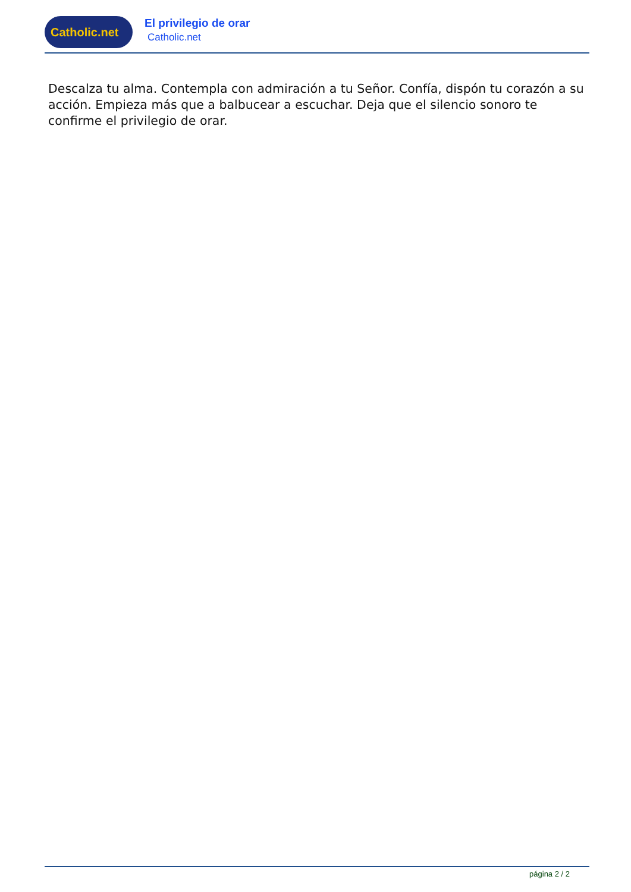Catholic.net
El privilegio de orar
Catholic.net
Descalza tu alma. Contempla con admiración a tu Señor. Confía, dispón tu corazón a su acción. Empieza más que a balbucear a escuchar. Deja que el silencio sonoro te confirme el privilegio de orar.
página 2 / 2